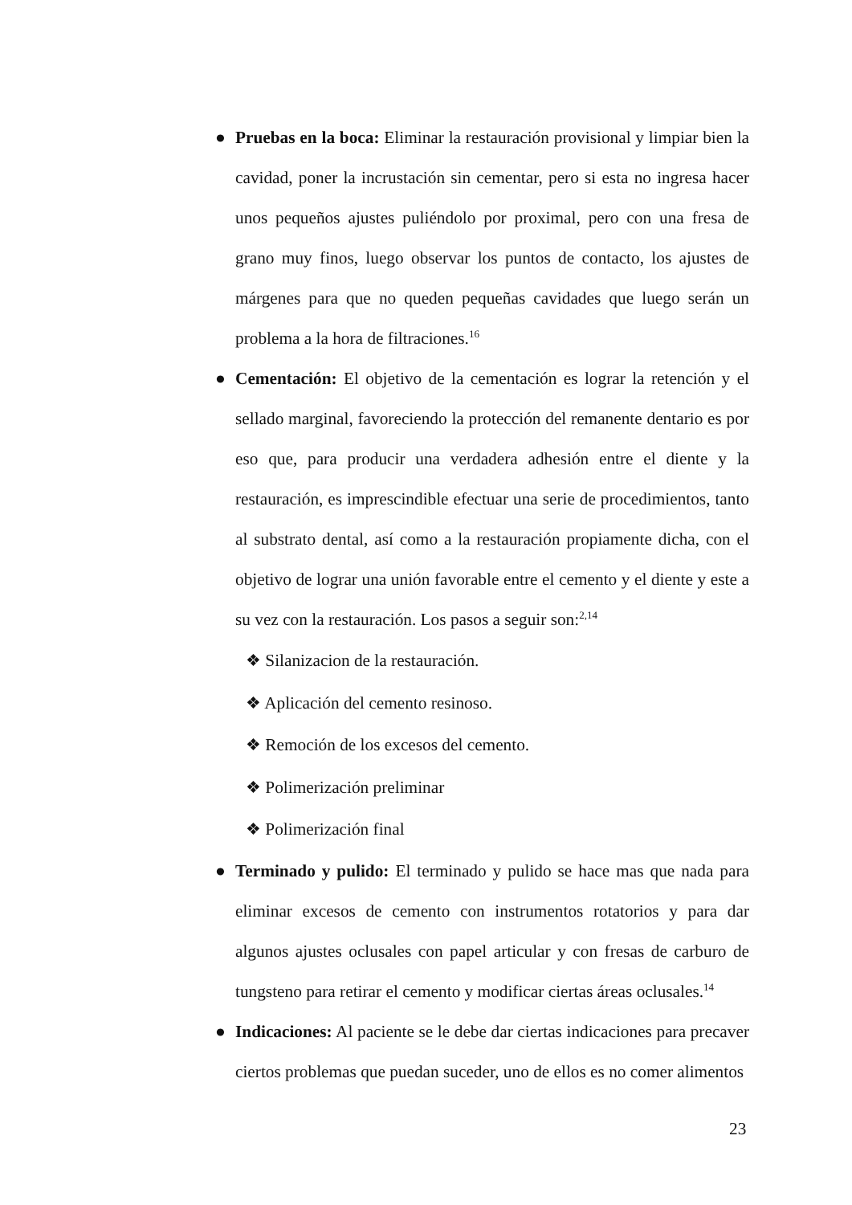● Pruebas en la boca: Eliminar la restauración provisional y limpiar bien la cavidad, poner la incrustación sin cementar, pero si esta no ingresa hacer unos pequeños ajustes puliéndolo por proximal, pero con una fresa de grano muy finos, luego observar los puntos de contacto, los ajustes de márgenes para que no queden pequeñas cavidades que luego serán un problema a la hora de filtraciones.<sup>16</sup>
● Cementación: El objetivo de la cementación es lograr la retención y el sellado marginal, favoreciendo la protección del remanente dentario es por eso que, para producir una verdadera adhesión entre el diente y la restauración, es imprescindible efectuar una serie de procedimientos, tanto al substrato dental, así como a la restauración propiamente dicha, con el objetivo de lograr una unión favorable entre el cemento y el diente y este a su vez con la restauración. Los pasos a seguir son:<sup>2,14</sup>
❖ Silanizacion de la restauración.
❖ Aplicación del cemento resinoso.
❖ Remoción de los excesos del cemento.
❖ Polimerización preliminar
❖ Polimerización final
● Terminado y pulido: El terminado y pulido se hace mas que nada para eliminar excesos de cemento con instrumentos rotatorios y para dar algunos ajustes oclusales con papel articular y con fresas de carburo de tungsteno para retirar el cemento y modificar ciertas áreas oclusales.<sup>14</sup>
● Indicaciones: Al paciente se le debe dar ciertas indicaciones para precaver ciertos problemas que puedan suceder, uno de ellos es no comer alimentos
23